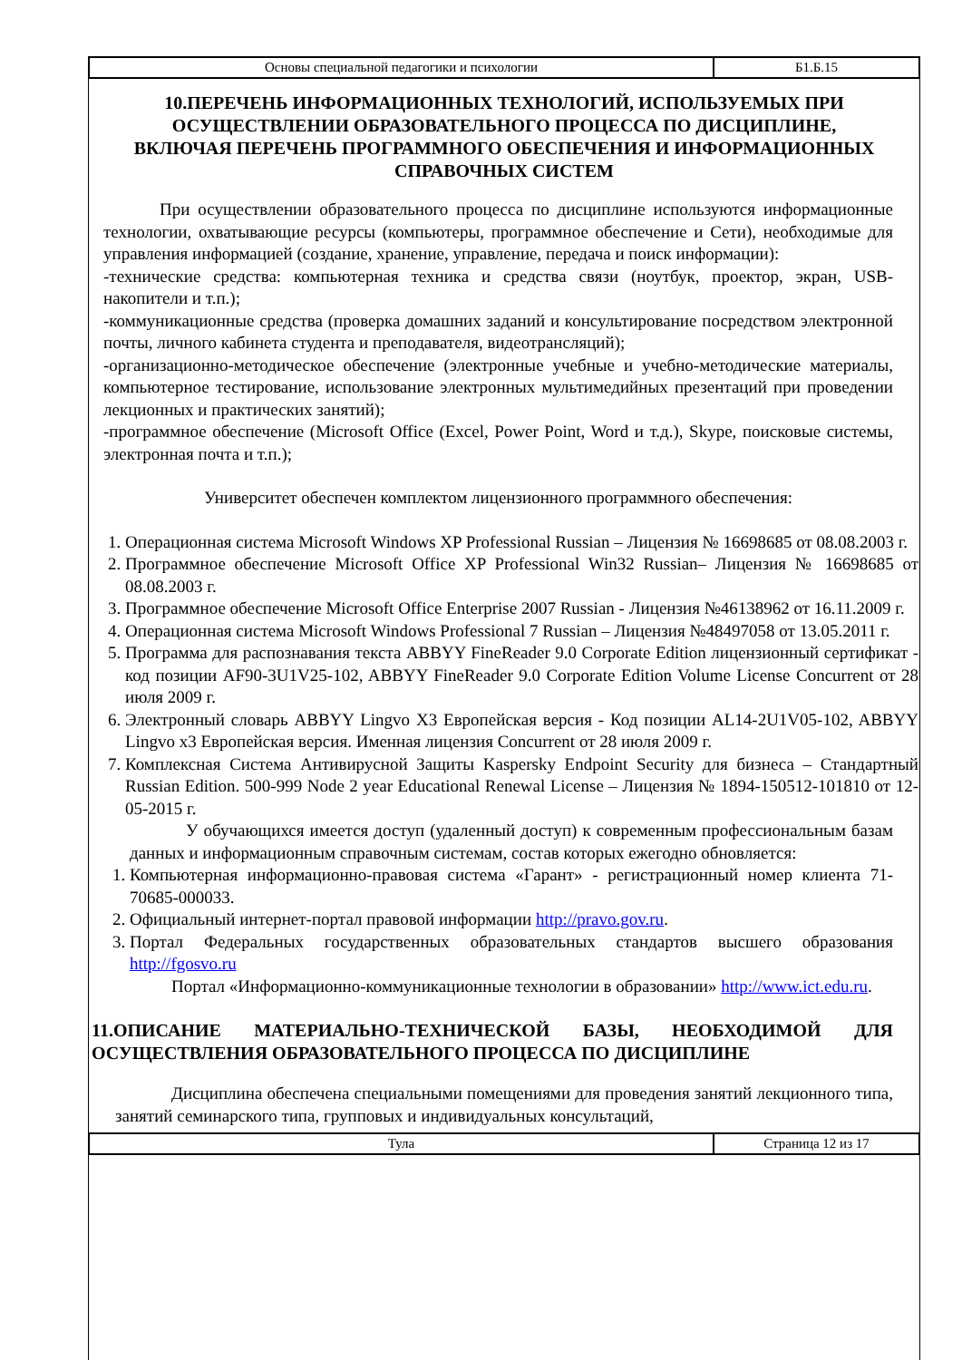| Основы специальной педагогики и психологии | Б1.Б.15 |
10.ПЕРЕЧЕНЬ ИНФОРМАЦИОННЫХ ТЕХНОЛОГИЙ, ИСПОЛЬЗУЕМЫХ ПРИ ОСУЩЕСТВЛЕНИИ ОБРАЗОВАТЕЛЬНОГО ПРОЦЕССА ПО ДИСЦИПЛИНЕ, ВКЛЮЧАЯ ПЕРЕЧЕНЬ ПРОГРАММНОГО ОБЕСПЕЧЕНИЯ И ИНФОРМАЦИОННЫХ СПРАВОЧНЫХ СИСТЕМ
При осуществлении образовательного процесса по дисциплине используются информационные технологии, охватывающие ресурсы (компьютеры, программное обеспечение и Сети), необходимые для управления информацией (создание, хранение, управление, передача и поиск информации):
-технические средства: компьютерная техника и средства связи (ноутбук, проектор, экран, USB-накопители и т.п.);
-коммуникационные средства (проверка домашних заданий и консультирование посредством электронной почты, личного кабинета студента и преподавателя, видеотрансляций);
-организационно-методическое обеспечение (электронные учебные и учебно-методические материалы, компьютерное тестирование, использование электронных мультимедийных презентаций при проведении лекционных и практических занятий);
-программное обеспечение (Microsoft Office (Excel, Power Point, Word и т.д.), Skype, поисковые системы, электронная почта и т.п.);
Университет обеспечен комплектом лицензионного программного обеспечения:
1. Операционная система Microsoft Windows XP Professional Russian – Лицензия № 16698685 от 08.08.2003 г.
2. Программное обеспечение Microsoft Office XP Professional Win32 Russian– Лицензия № 16698685 от 08.08.2003 г.
3. Программное обеспечение Microsoft Office Enterprise 2007 Russian - Лицензия №46138962 от 16.11.2009 г.
4. Операционная система Microsoft Windows Professional 7 Russian – Лицензия №48497058 от 13.05.2011 г.
5. Программа для распознавания текста ABBYY FineReader 9.0 Corporate Edition лицензионный сертификат - код позиции AF90-3U1V25-102, ABBYY FineReader 9.0 Corporate Edition Volume License Concurrent от 28 июля 2009 г.
6. Электронный словарь ABBYY Lingvo X3 Европейская версия - Код позиции AL14-2U1V05-102, ABBYY Lingvo x3 Европейская версия. Именная лицензия Concurrent от 28 июля 2009 г.
7. Комплексная Система Антивирусной Защиты Kaspersky Endpoint Security для бизнеса – Стандартный Russian Edition. 500-999 Node 2 year Educational Renewal License – Лицензия № 1894-150512-101810 от 12-05-2015 г.
У обучающихся имеется доступ (удаленный доступ) к современным профессиональным базам данных и информационным справочным системам, состав которых ежегодно обновляется:
1. Компьютерная информационно-правовая система «Гарант» - регистрационный номер клиента 71-70685-000033.
2. Официальный интернет-портал правовой информации http://pravo.gov.ru.
3. Портал Федеральных государственных образовательных стандартов высшего образования http://fgosvo.ru
Портал «Информационно-коммуникационные технологии в образовании» http://www.ict.edu.ru.
11.ОПИСАНИЕ МАТЕРИАЛЬНО-ТЕХНИЧЕСКОЙ БАЗЫ, НЕОБХОДИМОЙ ДЛЯ ОСУЩЕСТВЛЕНИЯ ОБРАЗОВАТЕЛЬНОГО ПРОЦЕССА ПО ДИСЦИПЛИНЕ
Дисциплина обеспечена специальными помещениями для проведения занятий лекционного типа, занятий семинарского типа, групповых и индивидуальных консультаций,
| Тула | Страница 12 из 17 |